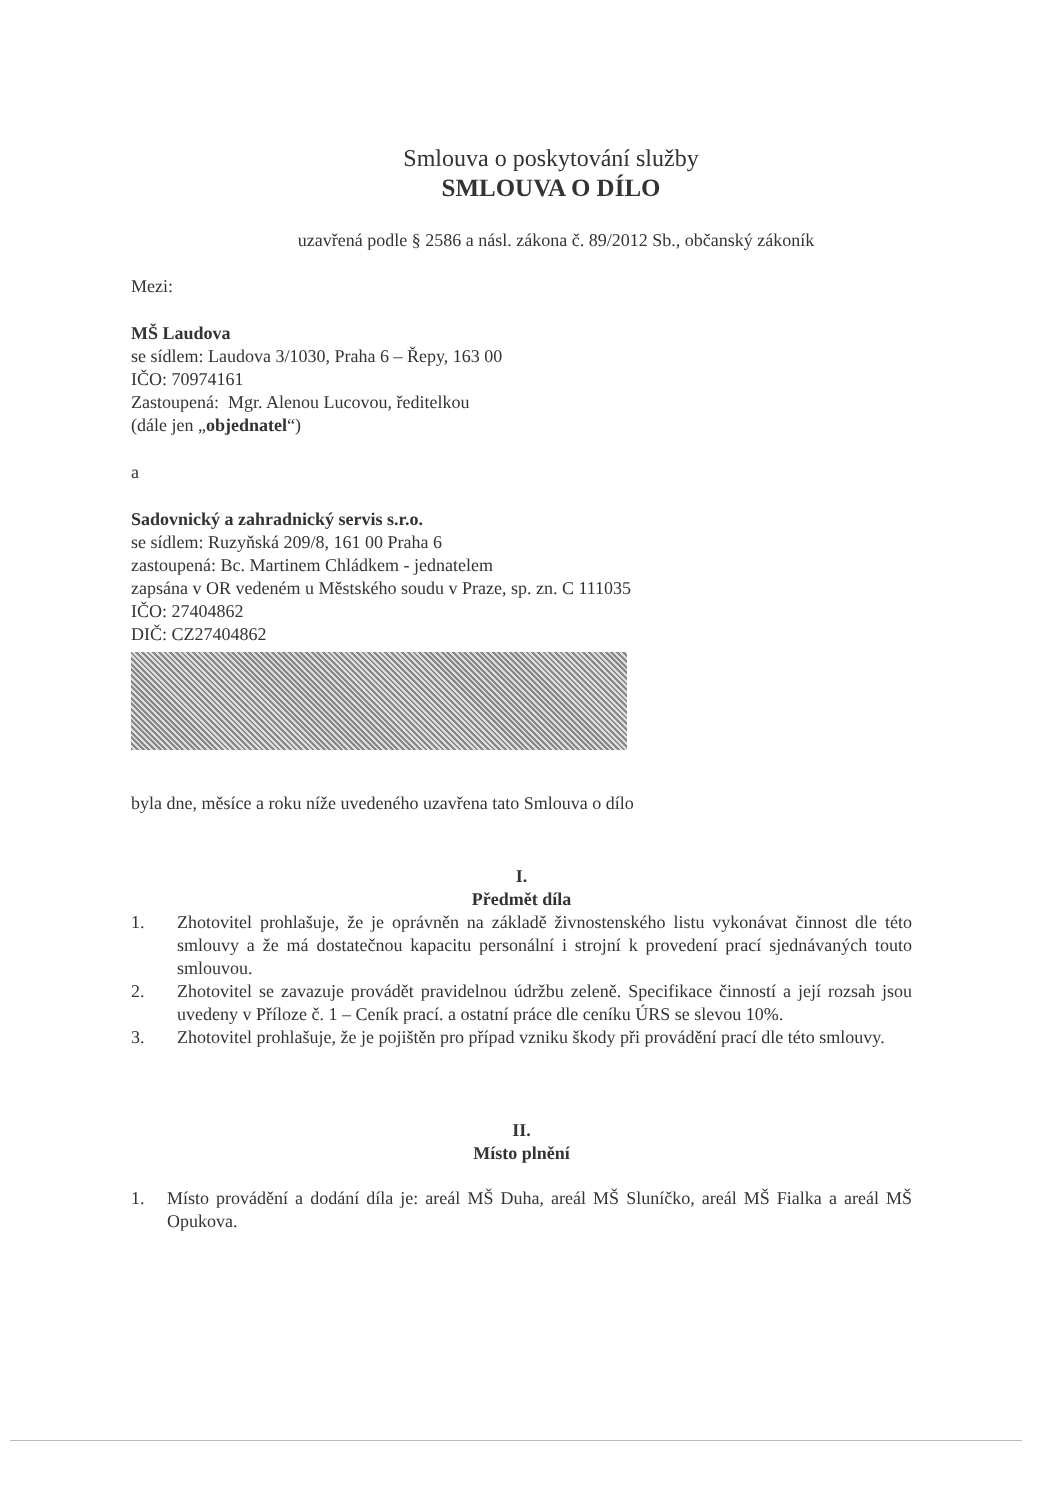Smlouva o poskytování služby
SMLOUVA O DÍLO
uzavřená podle § 2586 a násl. zákona č. 89/2012 Sb., občanský zákoník
Mezi:
MŠ Laudova
se sídlem: Laudova 3/1030, Praha 6 – Řepy, 163 00
IČO: 70974161
Zastoupená: Mgr. Alenou Lucovou, ředitelkou
(dále jen „objednatel“)
a
Sadovnický a zahradnický servis s.r.o.
se sídlem: Ruzyňská 209/8, 161 00 Praha 6
zastoupená: Bc. Martinem Chládkem - jednatelem
zapsána v OR vedeném u Městského soudu v Praze, sp. zn. C 111035
IČO: 27404862
DIČ: CZ27404862
byla dne, měsíce a roku níže uvedeného uzavřena tato Smlouva o dílo
I.
Předmět díla
1. Zhotovitel prohlašuje, že je oprávněn na základě živnostenského listu vykonávat činnost dle této smlouvy a že má dostatečnou kapacitu personální i strojní k provedení prací sjednávaných touto smlouvou.
2. Zhotovitel se zavazuje provádět pravidelnou údržbu zeleně. Specifikace činností a její rozsah jsou uvedeny v Příloze č. 1 – Ceník prací. a ostatní práce dle ceníku ÚRS se slevou 10%.
3. Zhotovitel prohlašuje, že je pojištěn pro případ vzniku škody při provádění prací dle této smlouvy.
II.
Místo plnění
1. Místo provádění a dodání díla je: areál MŠ Duha, areál MŠ Sluníčko, areál MŠ Fialka a areál MŠ Opukova.